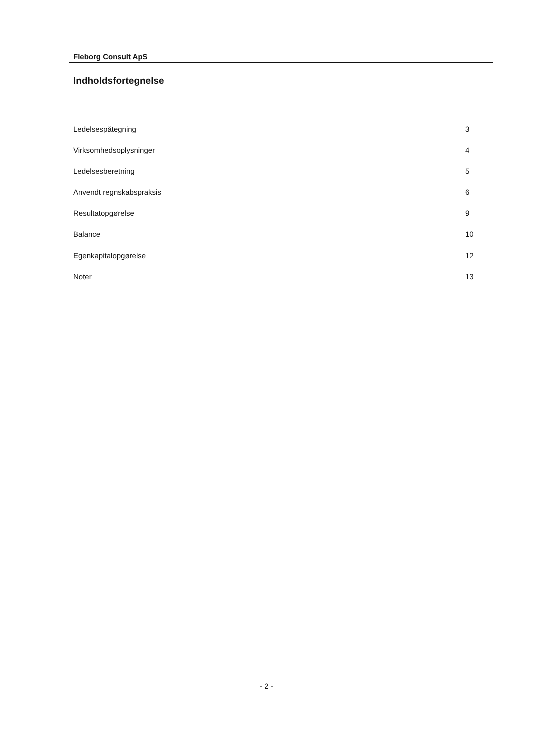Fleborg Consult ApS
Indholdsfortegnelse
Ledelsespåtegning 3
Virksomhedsoplysninger 4
Ledelsesberetning 5
Anvendt regnskabspraksis 6
Resultatopgørelse 9
Balance 10
Egenkapitalopgørelse 12
Noter 13
- 2 -